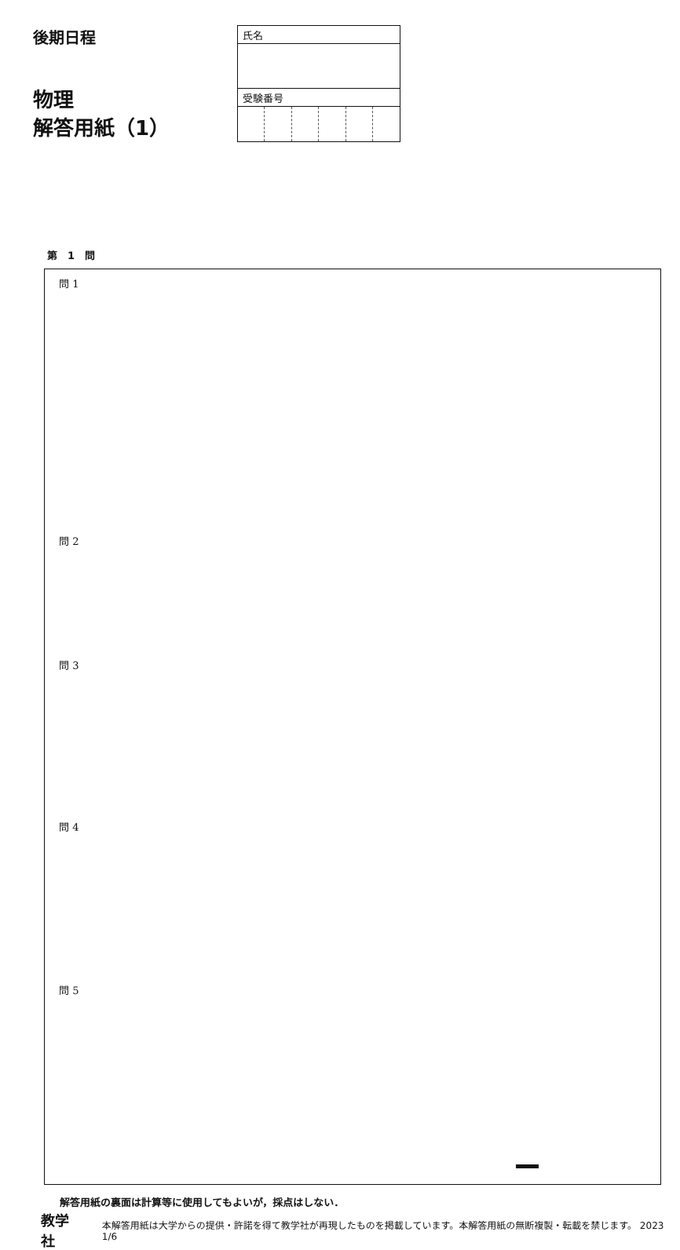後期日程
物理
解答用紙（1）
| 氏名 | | | | | |
| 受験番号 | | | | | |
第　1　問
問 1
問 2
問 3
問 4
問 5
解答用紙の裏面は計算等に使用してもよいが，採点はしない．
教学社 本解答用紙は大学からの提供・許諾を得て教学社が再現したものを掲載しています。本解答用紙の無断複製・転載を禁じます。 2023 1/6